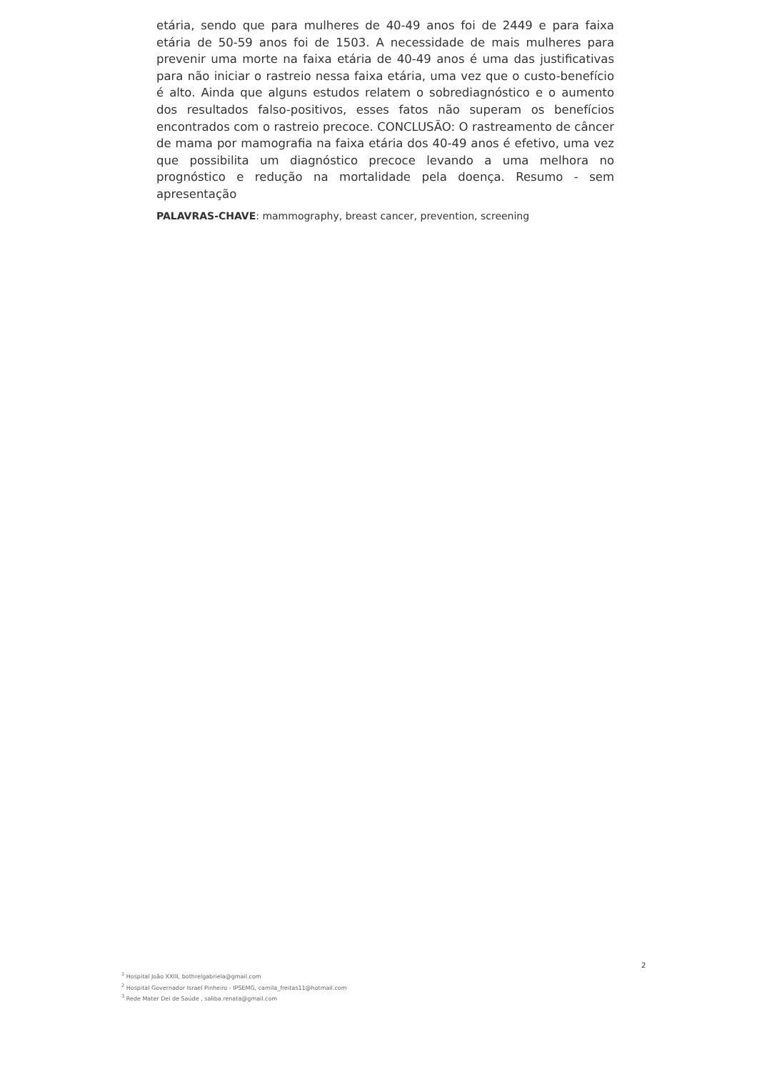etária, sendo que para mulheres de 40-49 anos foi de 2449 e para faixa etária de 50-59 anos foi de 1503. A necessidade de mais mulheres para prevenir uma morte na faixa etária de 40-49 anos é uma das justificativas para não iniciar o rastreio nessa faixa etária, uma vez que o custo-benefício é alto. Ainda que alguns estudos relatem o sobrediagnóstico e o aumento dos resultados falso-positivos, esses fatos não superam os benefícios encontrados com o rastreio precoce. CONCLUSÃO: O rastreamento de câncer de mama por mamografia na faixa etária dos 40-49 anos é efetivo, uma vez que possibilita um diagnóstico precoce levando a uma melhora no prognóstico e redução na mortalidade pela doença. Resumo - sem apresentação
PALAVRAS-CHAVE: mammography, breast cancer, prevention, screening
2
<sup>1</sup> Hospital João XXIII, bothrelgabriela@gmail.com
<sup>2</sup> Hospital Governador Israel Pinheiro - IPSEMG, camila_freitas11@hotmail.com
<sup>3</sup> Rede Mater Dei de Saúde , saliba.renata@gmail.com